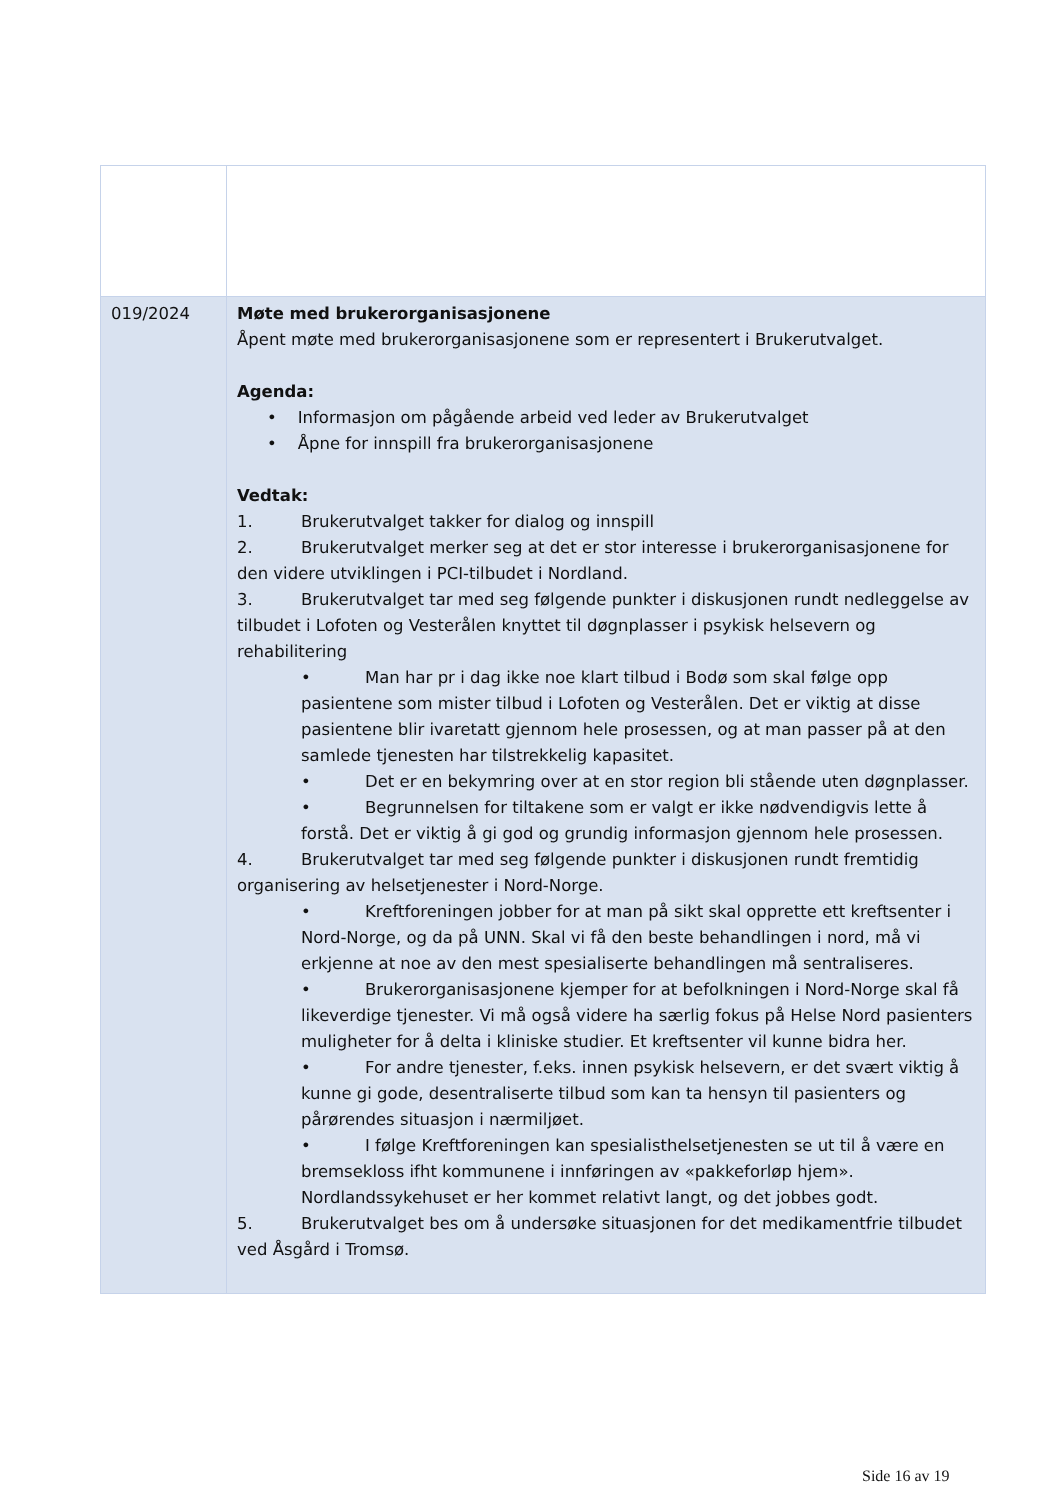| 019/2024 | Møte med brukerorganisasjonene Åpent møte med brukerorganisasjonene som er representert i Brukerutvalget. Agenda: • Informasjon om pågående arbeid ved leder av Brukerutvalget • Åpne for innspill fra brukerorganisasjonene Vedtak: 1. Brukerutvalget takker for dialog og innspill 2. Brukerutvalget merker seg at det er stor interesse i brukerorganisasjonene for den videre utviklingen i PCI-tilbudet i Nordland. 3. Brukerutvalget tar med seg følgende punkter i diskusjonen rundt nedleggelse av tilbudet i Lofoten og Vesterålen knyttet til døgnplasser i psykisk helsevern og rehabilitering • Man har pr i dag ikke noe klart tilbud i Bodø som skal følge opp pasientene som mister tilbud i Lofoten og Vesterålen. Det er viktig at disse pasientene blir ivaretatt gjennom hele prosessen, og at man passer på at den samlede tjenesten har tilstrekkelig kapasitet. • Det er en bekymring over at en stor region bli stående uten døgnplasser. • Begrunnelsen for tiltakene som er valgt er ikke nødvendigvis lette å forstå. Det er viktig å gi god og grundig informasjon gjennom hele prosessen. 4. Brukerutvalget tar med seg følgende punkter i diskusjonen rundt fremtidig organisering av helsetjenester i Nord-Norge. • Kreftforeningen jobber for at man på sikt skal opprette ett kreftsenter i Nord-Norge, og da på UNN. Skal vi få den beste behandlingen i nord, må vi erkjenne at noe av den mest spesialiserte behandlingen må sentraliseres. • Brukerorganisasjonene kjemper for at befolkningen i Nord-Norge skal få likeverdige tjenester. Vi må også videre ha særlig fokus på Helse Nord pasienters muligheter for å delta i kliniske studier. Et kreftsenter vil kunne bidra her. • For andre tjenester, f.eks. innen psykisk helsevern, er det svært viktig å kunne gi gode, desentraliserte tilbud som kan ta hensyn til pasienters og pårørendes situasjon i nærmiljøet. • I følge Kreftforeningen kan spesialisthelsetjenesten se ut til å være en bremsekloss ifht kommunene i innføringen av «pakkeforløp hjem». Nordlandssykehuset er her kommet relativt langt, og det jobbes godt. 5. Brukerutvalget bes om å undersøke situasjonen for det medikamentfrie tilbudet ved Åsgård i Tromsø. |
Side 16 av 19